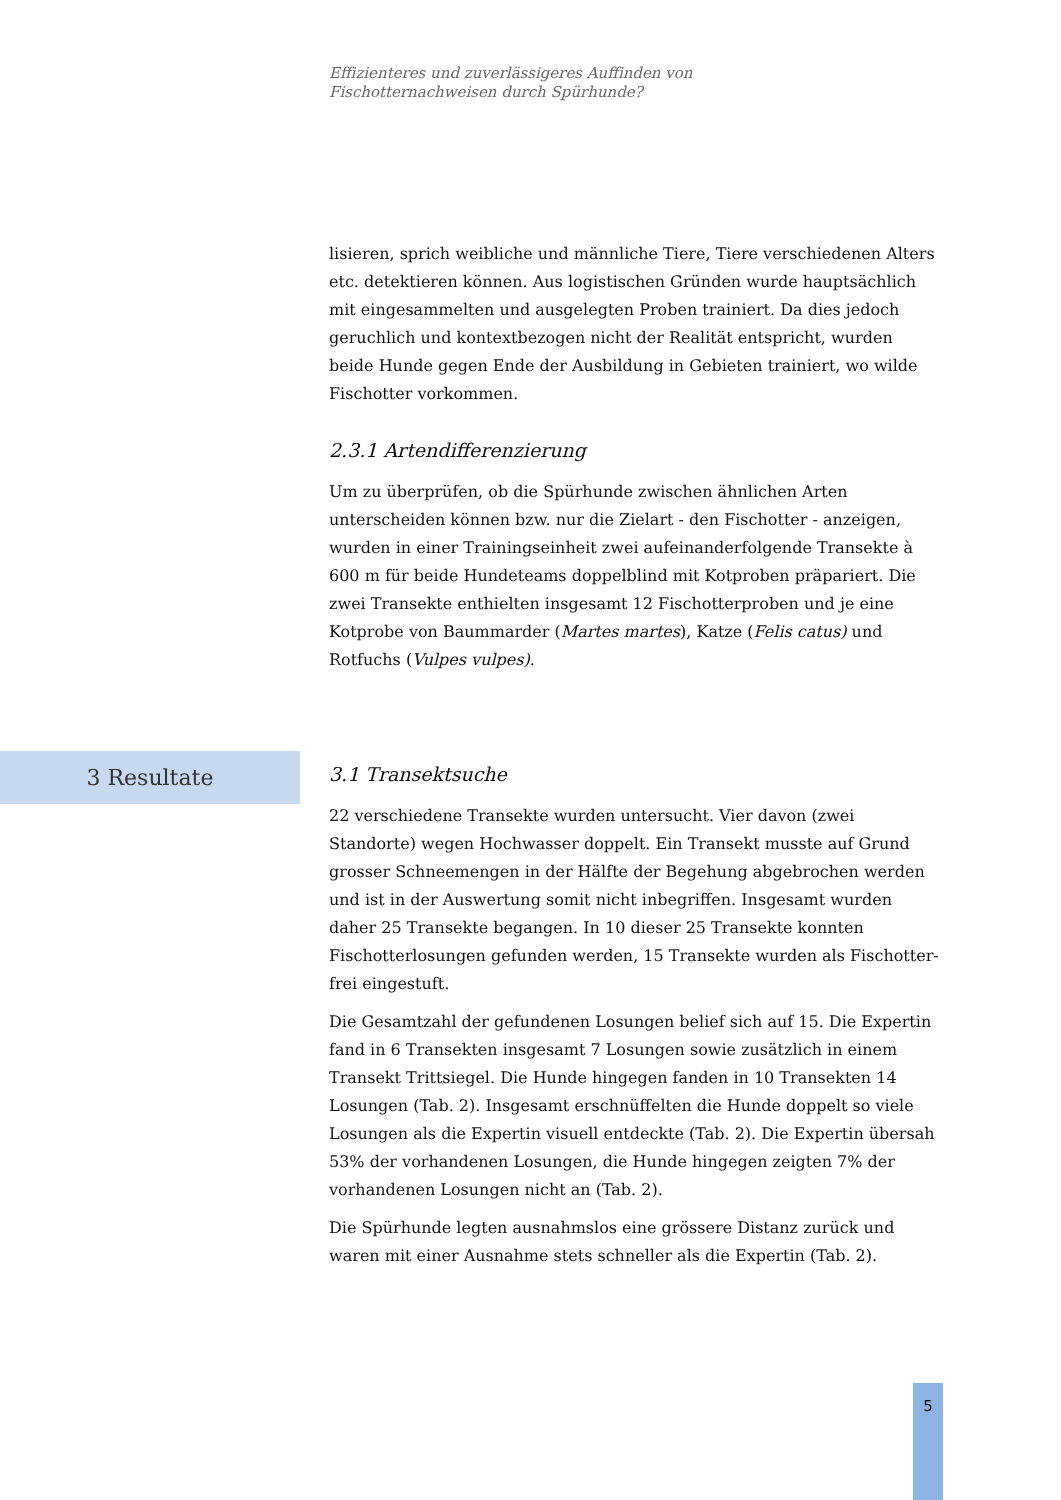Effizienteres und zuverlässigeres Auffinden von
Fischotternachweisen durch Spürhunde?
lisieren, sprich weibliche und männliche Tiere, Tiere verschiedenen Alters etc. detektieren können. Aus logistischen Gründen wurde hauptsächlich mit eingesammelten und ausgelegten Proben trainiert. Da dies jedoch geruchlich und kontextbezogen nicht der Realität entspricht, wurden beide Hunde gegen Ende der Ausbildung in Gebieten trainiert, wo wilde Fischotter vorkommen.
2.3.1 Artendifferenzierung
Um zu überprüfen, ob die Spürhunde zwischen ähnlichen Arten unterscheiden können bzw. nur die Zielart - den Fischotter - anzeigen, wurden in einer Trainingseinheit zwei aufeinanderfolgende Transekte à 600 m für beide Hundeteams doppelblind mit Kotproben präpariert. Die zwei Transekte enthielten insgesamt 12 Fischotterproben und je eine Kotprobe von Baummarder (Martes martes), Katze (Felis catus) und Rotfuchs (Vulpes vulpes).
3 Resultate
3.1 Transektsuche
22 verschiedene Transekte wurden untersucht. Vier davon (zwei Standorte) wegen Hochwasser doppelt. Ein Transekt musste auf Grund grosser Schneemengen in der Hälfte der Begehung abgebrochen werden und ist in der Auswertung somit nicht inbegriffen. Insgesamt wurden daher 25 Transekte begangen. In 10 dieser 25 Transekte konnten Fischotterlosungen gefunden werden, 15 Transekte wurden als Fischotter-frei eingestuft.
Die Gesamtzahl der gefundenen Losungen belief sich auf 15. Die Expertin fand in 6 Transekten insgesamt 7 Losungen sowie zusätzlich in einem Transekt Trittsiegel. Die Hunde hingegen fanden in 10 Transekten 14 Losungen (Tab. 2). Insgesamt erschnüffelten die Hunde doppelt so viele Losungen als die Expertin visuell entdeckte (Tab. 2). Die Expertin übersah 53% der vorhandenen Losungen, die Hunde hingegen zeigten 7% der vorhandenen Losungen nicht an (Tab. 2).
Die Spürhunde legten ausnahmslos eine grössere Distanz zurück und waren mit einer Ausnahme stets schneller als die Expertin (Tab. 2).
5